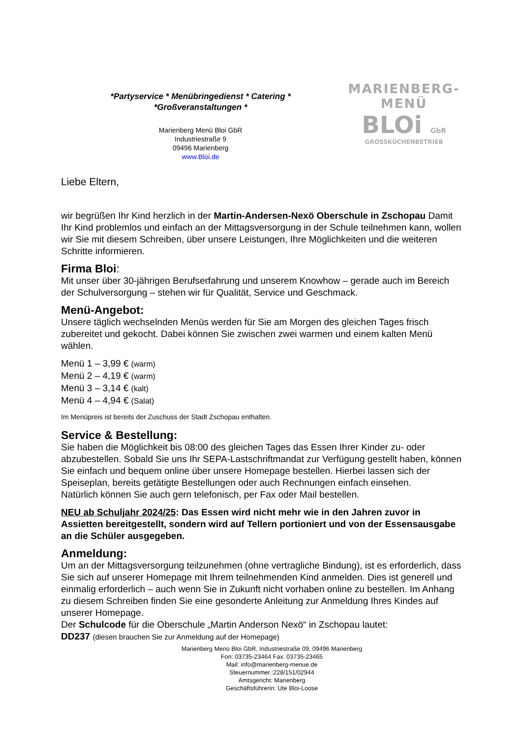*Partyservice * Menübringedienst * Catering *
*Großveranstaltungen *
Marienberg Menü Bloi GbR
Industriestraße 9
09496 Marienberg
www.Bloi.de
MARIENBERG-MENÜ
BLOi GbR
GROSSKÜCHENBETRIEB
Liebe Eltern,
wir begrüßen Ihr Kind herzlich in der Martin-Andersen-Nexö Oberschule in Zschopau Damit Ihr Kind problemlos und einfach an der Mittagsversorgung in der Schule teilnehmen kann, wollen wir Sie mit diesem Schreiben, über unsere Leistungen, Ihre Möglichkeiten und die weiteren Schritte informieren.
Firma Bloi:
Mit unser über 30-jährigen Berufserfahrung und unserem Knowhow – gerade auch im Bereich der Schulversorgung – stehen wir für Qualität, Service und Geschmack.
Menü-Angebot:
Unsere täglich wechselnden Menüs werden für Sie am Morgen des gleichen Tages frisch zubereitet und gekocht. Dabei können Sie zwischen zwei warmen und einem kalten Menü wählen.
Menü 1 – 3,99 € (warm)
Menü 2 – 4,19 € (warm)
Menü 3 – 3,14 € (kalt)
Menü 4 – 4,94 € (Salat)
Im Menüpreis ist bereits der Zuschuss der Stadt Zschopau enthalten.
Service & Bestellung:
Sie haben die Möglichkeit bis 08:00 des gleichen Tages das Essen Ihrer Kinder zu- oder abzubestellen. Sobald Sie uns Ihr SEPA-Lastschriftmandat zur Verfügung gestellt haben, können Sie einfach und bequem online über unsere Homepage bestellen. Hierbei lassen sich der Speiseplan, bereits getätigte Bestellungen oder auch Rechnungen einfach einsehen.
Natürlich können Sie auch gern telefonisch, per Fax oder Mail bestellen.
NEU ab Schuljahr 2024/25: Das Essen wird nicht mehr wie in den Jahren zuvor in Assietten bereitgestellt, sondern wird auf Tellern portioniert und von der Essensausgabe an die Schüler ausgegeben.
Anmeldung:
Um an der Mittagsversorgung teilzunehmen (ohne vertragliche Bindung), ist es erforderlich, dass Sie sich auf unserer Homepage mit Ihrem teilnehmenden Kind anmelden. Dies ist generell und einmalig erforderlich – auch wenn Sie in Zukunft nicht vorhaben online zu bestellen. Im Anhang zu diesem Schreiben finden Sie eine gesonderte Anleitung zur Anmeldung Ihres Kindes auf unserer Homepage.
Der Schulcode für die Oberschule „Martin Anderson Nexö“ in Zschopau lautet:
DD237 (diesen brauchen Sie zur Anmeldung auf der Homepage)
Marienberg Menü Bloi GbR, Industriestraße 09, 09496 Marienberg
Fon: 03735-23464 Fax: 03735-23465
Mail: info@marienberg-menue.de
Steuernummer.:228/151/02944
Amtsgericht: Marienberg
Geschäftsführerin: Ute Bloi-Loose